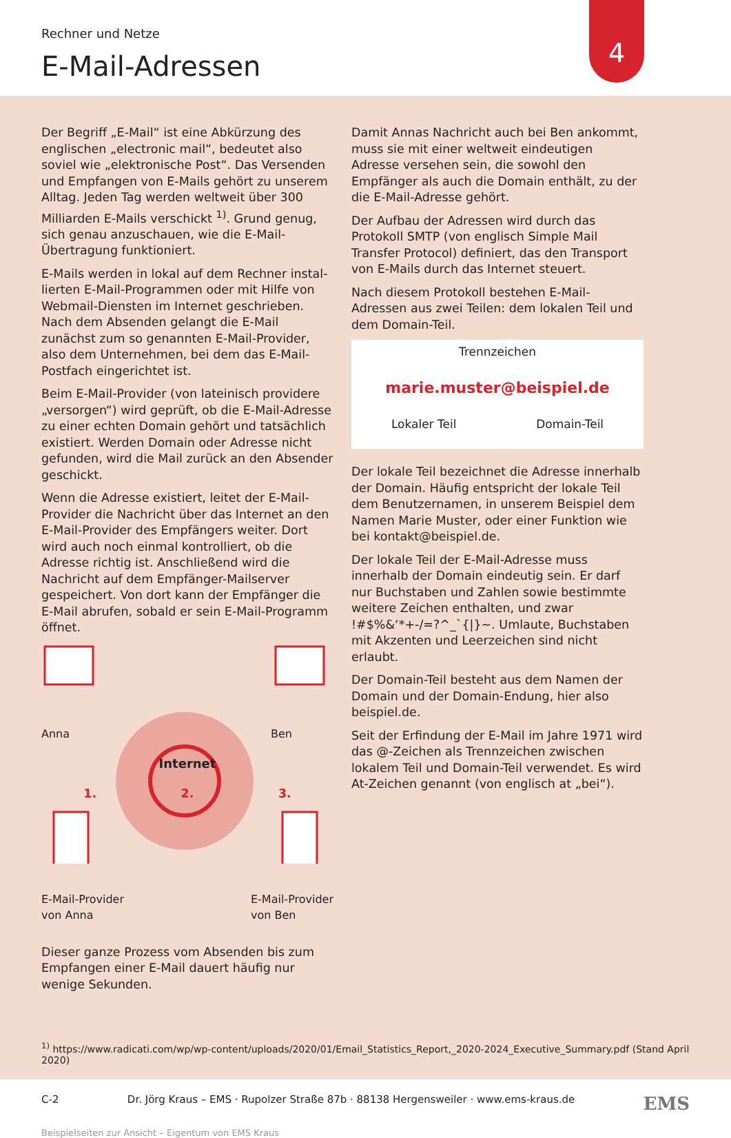4
Rechner und Netze
E-Mail-Adressen
Der Begriff „E-Mail“ ist eine Abkürzung des englischen „electronic mail“, bedeutet also soviel wie „elektronische Post“. Das Versenden und Empfangen von E-Mails gehört zu unserem Alltag. Jeden Tag werden weltweit über 300 Milliarden E-Mails verschickt <sup>1)</sup>. Grund genug, sich genau anzuschauen, wie die E-Mail-Übertragung funktioniert.
E-Mails werden in lokal auf dem Rechner instal­lierten E-Mail-Programmen oder mit Hilfe von Webmail-Diensten im Internet geschrieben. Nach dem Absenden gelangt die E-Mail zunächst zum so genannten E-Mail-Provider, also dem Unternehmen, bei dem das E-Mail-Postfach eingerichtet ist.
Beim E-Mail-Provider (von lateinisch providere „versorgen“) wird geprüft, ob die E-Mail-Adresse zu einer echten Domain gehört und tatsächlich existiert. Werden Domain oder Adresse nicht gefunden, wird die Mail zurück an den Absender geschickt.
Wenn die Adresse existiert, leitet der E-Mail-Provider die Nachricht über das Internet an den E-Mail-Provider des Empfängers weiter. Dort wird auch noch einmal kontrolliert, ob die Adresse richtig ist. Anschließend wird die Nachricht auf dem Empfänger-Mailserver gespeichert. Von dort kann der Empfänger die E-Mail abrufen, sobald er sein E-Mail-Programm öffnet.
Anna Ben
Internet
1. 2. 3.
E-Mail-Provider
von Anna E-Mail-Provider
von Ben
Dieser ganze Prozess vom Absenden bis zum Empfangen einer E-Mail dauert häufig nur wenige Sekunden.
Damit Annas Nachricht auch bei Ben ankommt, muss sie mit einer weltweit eindeutigen Adresse versehen sein, die sowohl den Empfänger als auch die Domain enthält, zu der die E-Mail-Adresse gehört.
Der Aufbau der Adressen wird durch das Protokoll SMTP (von englisch Simple Mail Transfer Protocol) definiert, das den Transport von E-Mails durch das Internet steuert.
Nach diesem Protokoll bestehen E-Mail-Adressen aus zwei Teilen: dem lokalen Teil und dem Domain-Teil.
Trennzeichen
marie.muster@beispiel.de
Lokaler Teil Domain-Teil
Der lokale Teil bezeichnet die Adresse innerhalb der Domain. Häufig entspricht der lokale Teil dem Benutzernamen, in unserem Beispiel dem Namen Marie Muster, oder einer Funktion wie bei kontakt@beispiel.de.
Der lokale Teil der E-Mail-Adresse muss innerhalb der Domain eindeutig sein. Er darf nur Buchstaben und Zahlen sowie bestimmte weitere Zeichen enthalten, und zwar !#$%&‘*+-/=?^_`{|}~. Umlaute, Buchstaben mit Akzenten und Leer­zeichen sind nicht erlaubt.
Der Domain-Teil besteht aus dem Namen der Domain und der Domain-Endung, hier also beispiel.de.
Seit der Erfindung der E-Mail im Jahre 1971 wird das @-Zeichen als Trennzeichen zwischen lokalem Teil und Domain-Teil verwendet. Es wird At-Zeichen genannt (von englisch at „bei“).
<sup>1)</sup> https://www.radicati.com/wp/wp-content/uploads/2020/01/Email_Statistics_Report,_2020-2024_Executive_Summary.pdf (Stand April 2020)
C-2 Dr. Jörg Kraus – EMS · Rupolzer Straße 87b · 88138 Hergensweiler · www.ems-kraus.de EMS
Beispielseiten zur Ansicht – Eigentum von EMS Kraus